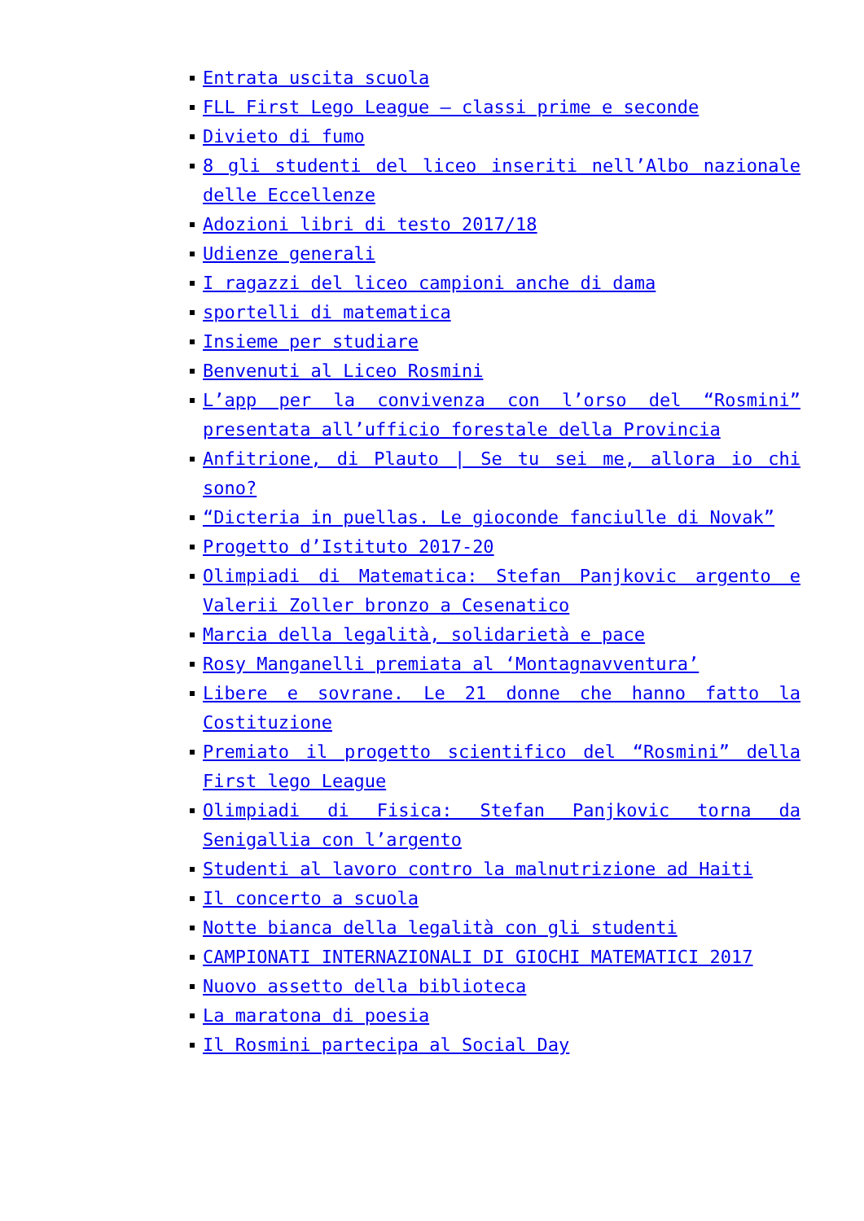Entrata uscita scuola
FLL First Lego League – classi prime e seconde
Divieto di fumo
8 gli studenti del liceo inseriti nell’Albo nazionale delle Eccellenze
Adozioni libri di testo 2017/18
Udienze generali
I ragazzi del liceo campioni anche di dama
sportelli di matematica
Insieme per studiare
Benvenuti al Liceo Rosmini
L’app per la convivenza con l’orso del “Rosmini” presentata all’ufficio forestale della Provincia
Anfitrione, di Plauto | Se tu sei me, allora io chi sono?
“Dicteria in puellas. Le gioconde fanciulle di Novak”
Progetto d’Istituto 2017-20
Olimpiadi di Matematica: Stefan Panjkovic argento e Valerii Zoller bronzo a Cesenatico
Marcia della legalità, solidarietà e pace
Rosy Manganelli premiata al ‘Montagnavventura’
Libere e sovrane. Le 21 donne che hanno fatto la Costituzione
Premiato il progetto scientifico del “Rosmini” della First lego League
Olimpiadi di Fisica: Stefan Panjkovic torna da Senigallia con l’argento
Studenti al lavoro contro la malnutrizione ad Haiti
Il concerto a scuola
Notte bianca della legalità con gli studenti
CAMPIONATI INTERNAZIONALI DI GIOCHI MATEMATICI 2017
Nuovo assetto della biblioteca
La maratona di poesia
Il Rosmini partecipa al Social Day